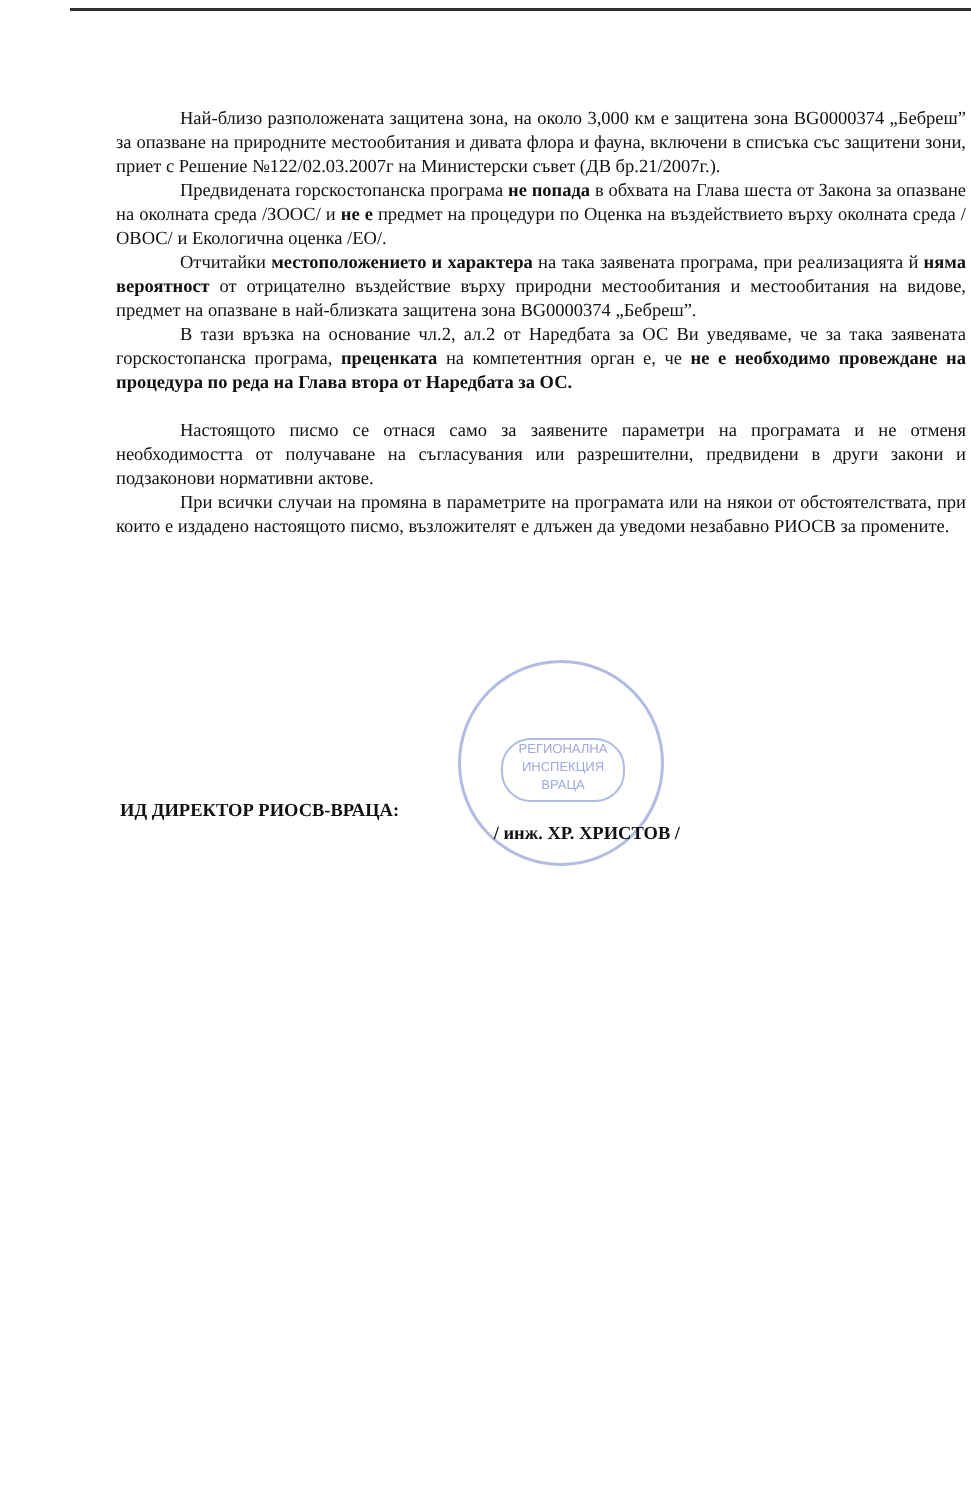РЕГИОНАЛНА ИНСПЕКЦИЯ ВРАЦА
Най-близо разположената защитена зона, на около 3,000 км е защитена зона BG0000374 „Бебреш” за опазване на природните местообитания и дивата флора и фауна, включени в списъка със защитени зони, приет с Решение №122/02.03.2007г на Министерски съвет (ДВ бр.21/2007г.).
Предвидената горскостопанска програма не попада в обхвата на Глава шеста от Закона за опазване на околната среда /ЗООС/ и не е предмет на процедури по Оценка на въздействието върху околната среда /ОВОС/ и Екологична оценка /ЕО/.
Отчитайки местоположението и характера на така заявената програма, при реализацията й няма вероятност от отрицателно въздействие върху природни местообитания и местообитания на видове, предмет на опазване в най-близката защитена зона BG0000374 „Бебреш”.
В тази връзка на основание чл.2, ал.2 от Наредбата за ОС Ви уведяваме, че за така заявената горскостопанска програма, преценката на компетентния орган е, че не е необходимо провеждане на процедура по реда на Глава втора от Наредбата за ОС.
Настоящото писмо се отнася само за заявените параметри на програмата и не отменя необходимостта от получаване на съгласувания или разрешителни, предвидени в други закони и подзаконови нормативни актове.
При всички случаи на промяна в параметрите на програмата или на някои от обстоятелствата, при които е издадено настоящото писмо, възложителят е длъжен да уведоми незабавно РИОСВ за промените.
ИД ДИРЕКТОР РИОСВ-ВРАЦА:
/ инж. ХР. ХРИСТОВ /